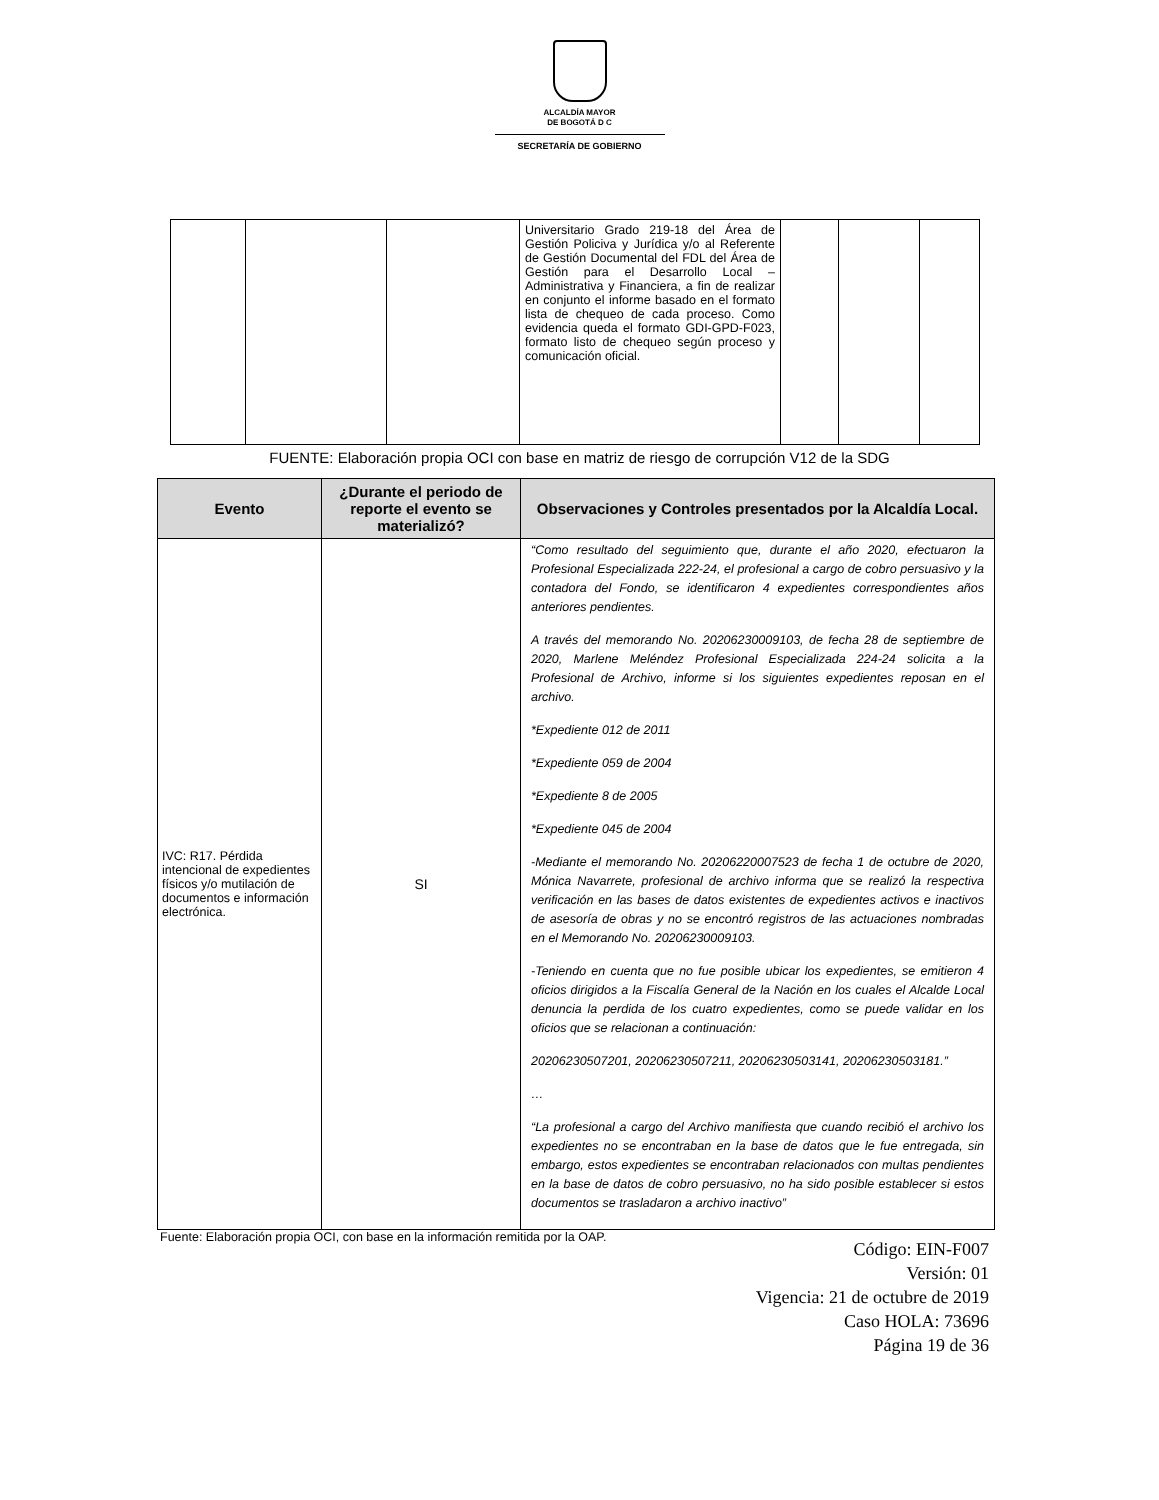ALCALDÍA MAYOR
DE BOGOTÁ D C
SECRETARÍA DE GOBIERNO
| | | | Universitario Grado 219-18 del Área de Gestión Policiva y Jurídica y/o al Referente de Gestión Documental del FDL del Área de Gestión para el Desarrollo Local – Administrativa y Financiera, a fin de realizar en conjunto el informe basado en el formato lista de chequeo de cada proceso. Como evidencia queda el formato GDI-GPD-F023, formato listo de chequeo según proceso y comunicación oficial. | | | |
FUENTE: Elaboración propia OCI con base en matriz de riesgo de corrupción V12 de la SDG
| Evento | ¿Durante el periodo de reporte el evento se materializó? | Observaciones y Controles presentados por la Alcaldía Local. |
| --- | --- | --- |
| IVC: R17. Pérdida intencional de expedientes físicos y/o mutilación de documentos e información electrónica. | SI | “Como resultado del seguimiento que, durante el año 2020, efectuaron la Profesional Especializada 222-24, el profesional a cargo de cobro persuasivo y la contadora del Fondo, se identificaron 4 expedientes correspondientes años anteriores pendientes. A través del memorando No. 20206230009103, de fecha 28 de septiembre de 2020, Marlene Meléndez Profesional Especializada 224-24 solicita a la Profesional de Archivo, informe si los siguientes expedientes reposan en el archivo. *Expediente 012 de 2011 *Expediente 059 de 2004 *Expediente 8 de 2005 *Expediente 045 de 2004 -Mediante el memorando No. 20206220007523 de fecha 1 de octubre de 2020, Mónica Navarrete, profesional de archivo informa que se realizó la respectiva verificación en las bases de datos existentes de expedientes activos e inactivos de asesoría de obras y no se encontró registros de las actuaciones nombradas en el Memorando No. 20206230009103. -Teniendo en cuenta que no fue posible ubicar los expedientes, se emitieron 4 oficios dirigidos a la Fiscalía General de la Nación en los cuales el Alcalde Local denuncia la perdida de los cuatro expedientes, como se puede validar en los oficios que se relacionan a continuación: 20206230507201, 20206230507211, 20206230503141, 20206230503181.” … “La profesional a cargo del Archivo manifiesta que cuando recibió el archivo los expedientes no se encontraban en la base de datos que le fue entregada, sin embargo, estos expedientes se encontraban relacionados con multas pendientes en la base de datos de cobro persuasivo, no ha sido posible establecer si estos documentos se trasladaron a archivo inactivo” |
Fuente: Elaboración propia OCI, con base en la información remitida por la OAP.
Código: EIN-F007
Versión: 01
Vigencia: 21 de octubre de 2019
Caso HOLA: 73696
Página 19 de 36